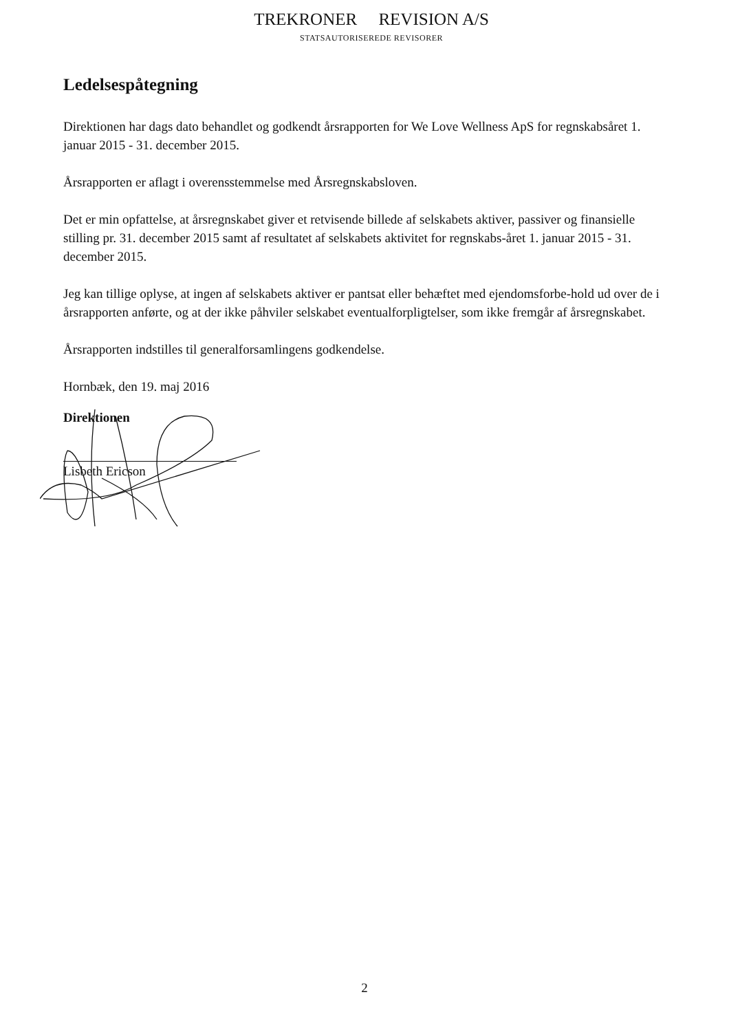TREKRONER REVISION A/S
STATSAUTORISEREDE REVISORER
Ledelsespåtegning
Direktionen har dags dato behandlet og godkendt årsrapporten for We Love Wellness ApS for regnskabsåret 1. januar 2015 - 31. december 2015.
Årsrapporten er aflagt i overensstemmelse med Årsregnskabsloven.
Det er min opfattelse, at årsregnskabet giver et retvisende billede af selskabets aktiver, passiver og finansielle stilling pr. 31. december 2015 samt af resultatet af selskabets aktivitet for regnskabs-året 1. januar 2015 - 31. december 2015.
Jeg kan tillige oplyse, at ingen af selskabets aktiver er pantsat eller behæftet med ejendomsforbe-hold ud over de i årsrapporten anførte, og at der ikke påhviler selskabet eventualforpligtelser, som ikke fremgår af årsregnskabet.
Årsrapporten indstilles til generalforsamlingens godkendelse.
Hornbæk, den 19. maj 2016
Direktionen
Lisbeth Ericson
2